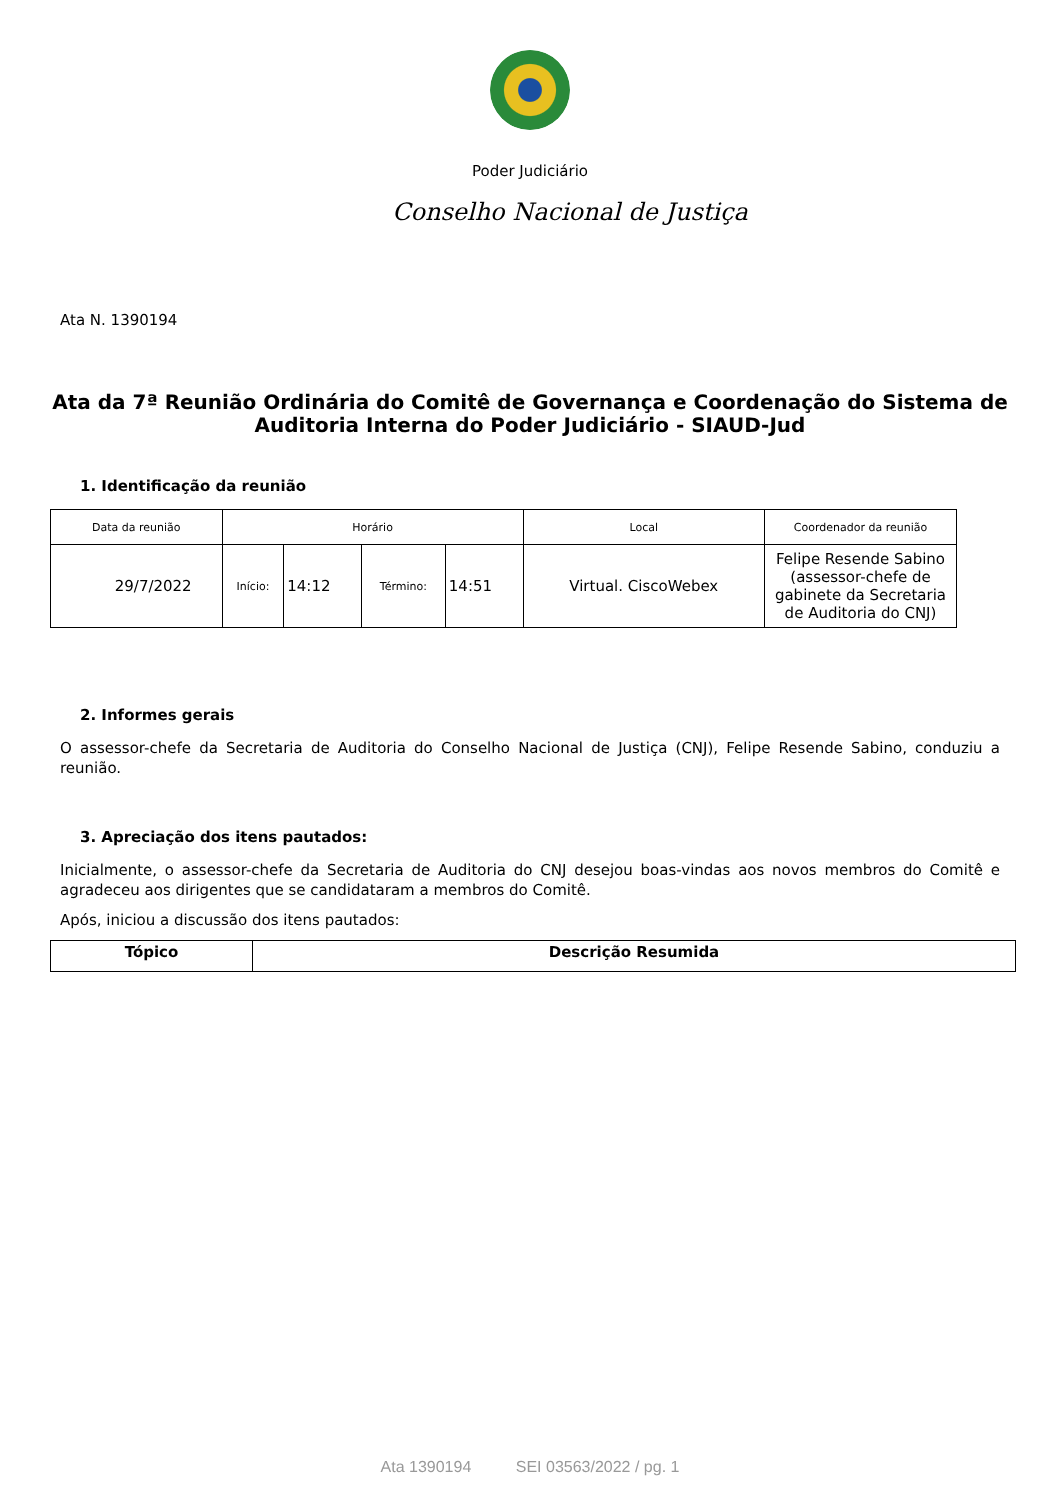Poder Judiciário
Conselho Nacional de Justiça
Ata N. 1390194
Ata da 7ª Reunião Ordinária do Comitê de Governança e Coordenação do Sistema de Auditoria Interna do Poder Judiciário - SIAUD-Jud
1. Identificação da reunião
| Data da reunião | Horário | | | | Local | Coordenador da reunião |
| --- | --- | --- | --- | --- | --- | --- |
| 29/7/2022 | Início: | 14:12 | Término: | 14:51 | Virtual. CiscoWebex | Felipe Resende Sabino (assessor-chefe de gabinete da Secretaria de Auditoria do CNJ) |
2. Informes gerais
O assessor-chefe da Secretaria de Auditoria do Conselho Nacional de Justiça (CNJ), Felipe Resende Sabino, conduziu a reunião.
3. Apreciação dos itens pautados:
Inicialmente, o assessor-chefe da Secretaria de Auditoria do CNJ desejou boas-vindas aos novos membros do Comitê e agradeceu aos dirigentes que se candidataram a membros do Comitê.
Após, iniciou a discussão dos itens pautados:
| Tópico | Descrição Resumida |
| --- | --- |
Ata 1390194 SEI 03563/2022 / pg. 1